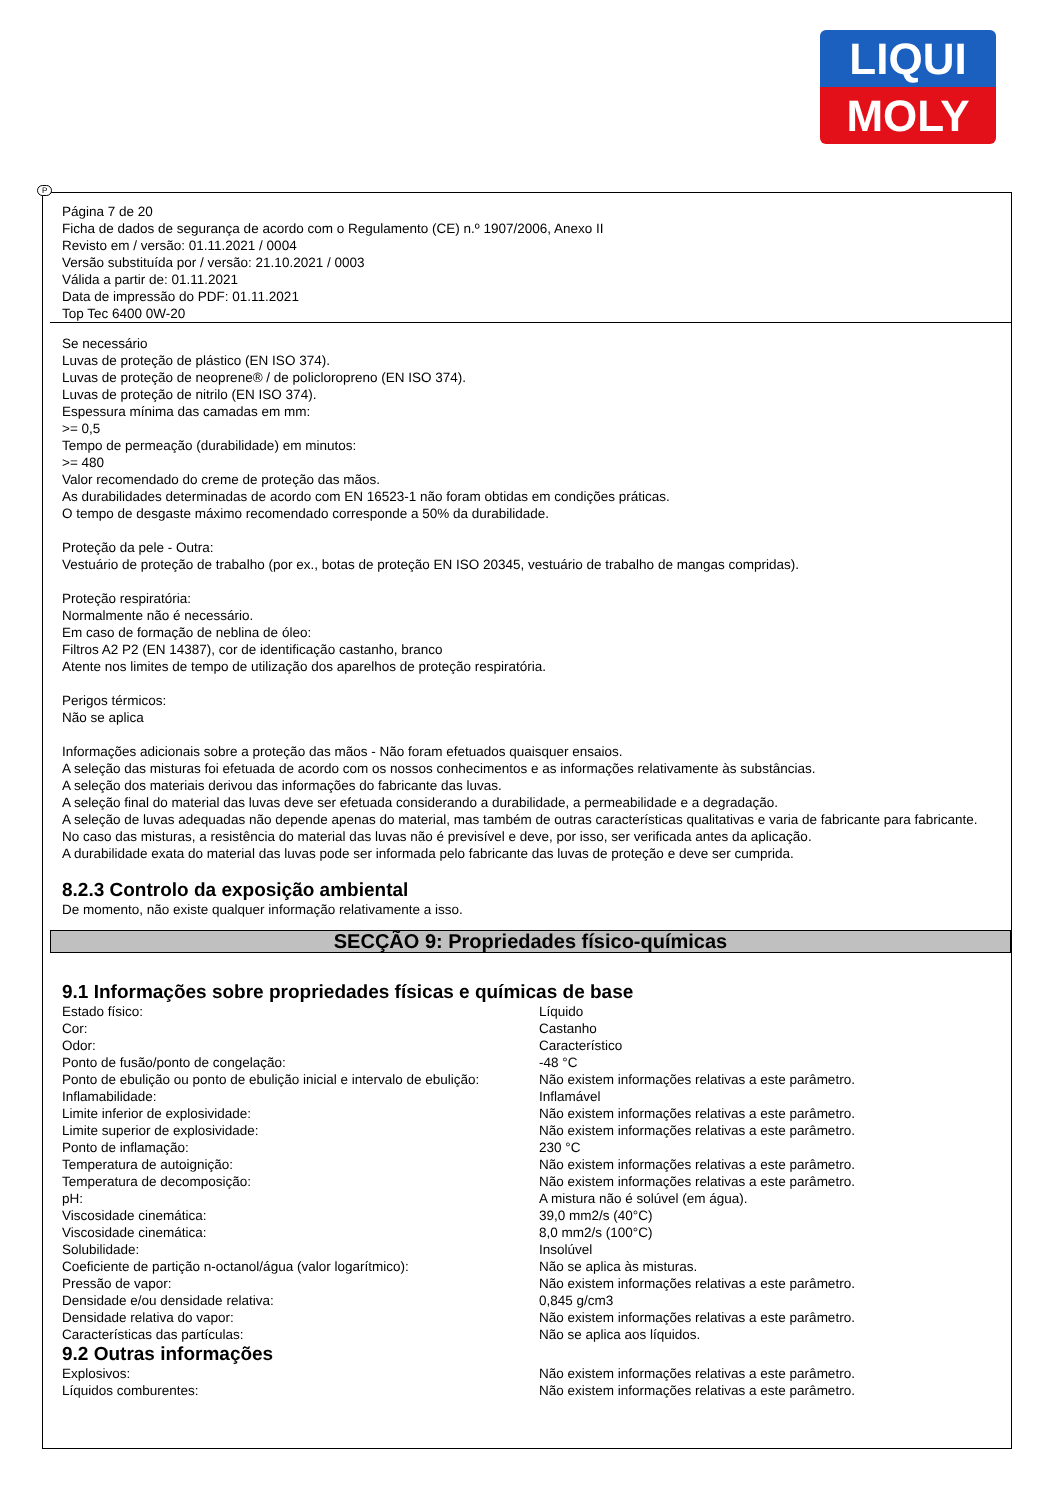LIQUI
MOLY
P
Página 7 de 20
Ficha de dados de segurança de acordo com o Regulamento (CE) n.º 1907/2006, Anexo II
Revisto em / versão: 01.11.2021 / 0004
Versão substituída por / versão: 21.10.2021 / 0003
Válida a partir de: 01.11.2021
Data de impressão do PDF: 01.11.2021
Top Tec 6400 0W-20
Se necessário
Luvas de proteção de plástico (EN ISO 374).
Luvas de proteção de neoprene® / de policloropreno (EN ISO 374).
Luvas de proteção de nitrilo (EN ISO 374).
Espessura mínima das camadas em mm:
>= 0,5
Tempo de permeação (durabilidade) em minutos:
>= 480
Valor recomendado do creme de proteção das mãos.
As durabilidades determinadas de acordo com EN 16523-1 não foram obtidas em condições práticas.
O tempo de desgaste máximo recomendado corresponde a 50% da durabilidade.
Proteção da pele - Outra:
Vestuário de proteção de trabalho (por ex., botas de proteção EN ISO 20345, vestuário de trabalho de mangas compridas).
Proteção respiratória:
Normalmente não é necessário.
Em caso de formação de neblina de óleo:
Filtros A2 P2 (EN 14387), cor de identificação castanho, branco
Atente nos limites de tempo de utilização dos aparelhos de proteção respiratória.
Perigos térmicos:
Não se aplica
Informações adicionais sobre a proteção das mãos - Não foram efetuados quaisquer ensaios.
A seleção das misturas foi efetuada de acordo com os nossos conhecimentos e as informações relativamente às substâncias.
A seleção dos materiais derivou das informações do fabricante das luvas.
A seleção final do material das luvas deve ser efetuada considerando a durabilidade, a permeabilidade e a degradação.
A seleção de luvas adequadas não depende apenas do material, mas também de outras características qualitativas e varia de fabricante para fabricante.
No caso das misturas, a resistência do material das luvas não é previsível e deve, por isso, ser verificada antes da aplicação.
A durabilidade exata do material das luvas pode ser informada pelo fabricante das luvas de proteção e deve ser cumprida.
8.2.3 Controlo da exposição ambiental
De momento, não existe qualquer informação relativamente a isso.
SECÇÃO 9: Propriedades físico-químicas
9.1 Informações sobre propriedades físicas e químicas de base
| Estado físico: | Líquido |
| Cor: | Castanho |
| Odor: | Característico |
| Ponto de fusão/ponto de congelação: | -48 °C |
| Ponto de ebulição ou ponto de ebulição inicial e intervalo de ebulição: | Não existem informações relativas a este parâmetro. |
| Inflamabilidade: | Inflamável |
| Limite inferior de explosividade: | Não existem informações relativas a este parâmetro. |
| Limite superior de explosividade: | Não existem informações relativas a este parâmetro. |
| Ponto de inflamação: | 230 °C |
| Temperatura de autoignição: | Não existem informações relativas a este parâmetro. |
| Temperatura de decomposição: | Não existem informações relativas a este parâmetro. |
| pH: | A mistura não é solúvel (em água). |
| Viscosidade cinemática: | 39,0 mm2/s (40°C) |
| Viscosidade cinemática: | 8,0 mm2/s (100°C) |
| Solubilidade: | Insolúvel |
| Coeficiente de partição n-octanol/água (valor logarítmico): | Não se aplica às misturas. |
| Pressão de vapor: | Não existem informações relativas a este parâmetro. |
| Densidade e/ou densidade relativa: | 0,845 g/cm3 |
| Densidade relativa do vapor: | Não existem informações relativas a este parâmetro. |
| Características das partículas: | Não se aplica aos líquidos. |
9.2 Outras informações
| Explosivos: | Não existem informações relativas a este parâmetro. |
| Líquidos comburentes: | Não existem informações relativas a este parâmetro. |